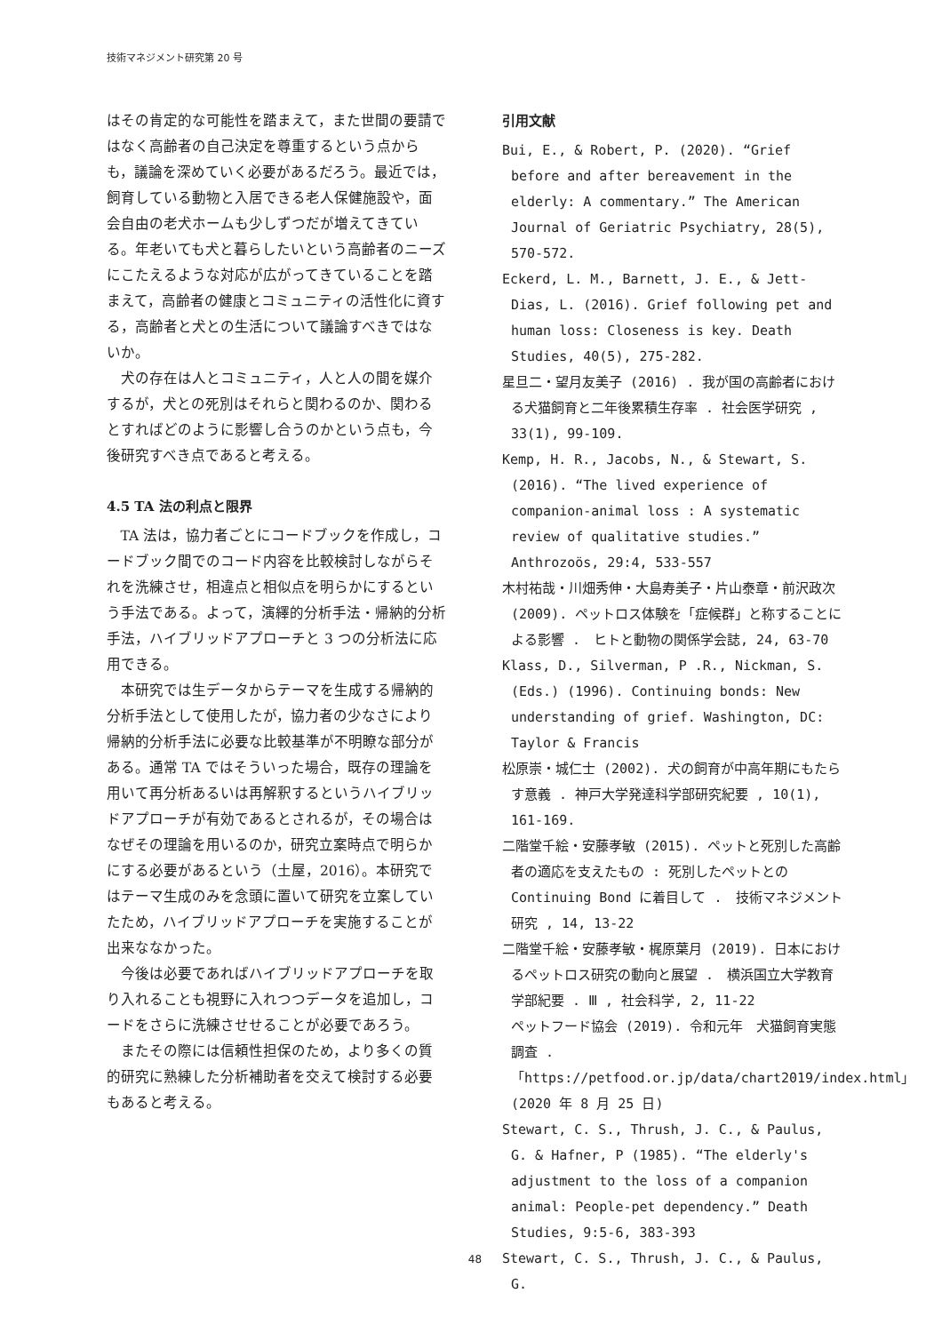技術マネジメント研究第 20 号
はその肯定的な可能性を踏まえて，また世間の要請ではなく高齢者の自己決定を尊重するという点からも，議論を深めていく必要があるだろう。最近では，飼育している動物と入居できる老人保健施設や，面会自由の老犬ホームも少しずつだが増えてきている。年老いても犬と暮らしたいという高齢者のニーズにこたえるような対応が広がってきていることを踏まえて，高齢者の健康とコミュニティの活性化に資する，高齢者と犬との生活について議論すべきではないか。
犬の存在は人とコミュニティ，人と人の間を媒介するが，犬との死別はそれらと関わるのか、関わるとすればどのように影響し合うのかという点も，今後研究すべき点であると考える。
4.5 TA 法の利点と限界
TA 法は，協力者ごとにコードブックを作成し，コードブック間でのコード内容を比較検討しながらそれを洗練させ，相違点と相似点を明らかにするという手法である。よって，演繹的分析手法・帰納的分析手法，ハイブリッドアプローチと 3 つの分析法に応用できる。
本研究では生データからテーマを生成する帰納的分析手法として使用したが，協力者の少なさにより帰納的分析手法に必要な比較基準が不明瞭な部分がある。通常 TA ではそういった場合，既存の理論を用いて再分析あるいは再解釈するというハイブリッドアプローチが有効であるとされるが，その場合はなぜその理論を用いるのか，研究立案時点で明らかにする必要があるという（土屋，2016）。本研究ではテーマ生成のみを念頭に置いて研究を立案していたため，ハイブリッドアプローチを実施することが出来ななかった。
今後は必要であればハイブリッドアプローチを取り入れることも視野に入れつつデータを追加し，コードをさらに洗練させせることが必要であろう。
またその際には信頼性担保のため，より多くの質的研究に熟練した分析補助者を交えて検討する必要もあると考える。
引用文献
Bui, E., & Robert, P. (2020). “Grief before and after bereavement in the elderly: A commentary.” The American Journal of Geriatric Psychiatry, 28(5), 570-572.
Eckerd, L. M., Barnett, J. E., & Jett-Dias, L. (2016). Grief following pet and human loss: Closeness is key. Death Studies, 40(5), 275-282.
星旦二・望月友美子 (2016) . 我が国の高齢者における犬猫飼育と二年後累積生存率 . 社会医学研究 , 33(1), 99-109.
Kemp, H. R., Jacobs, N., & Stewart, S. (2016). “The lived experience of companion-animal loss : A systematic review of qualitative studies.” Anthrozoös, 29:4, 533-557
木村祐哉・川畑秀伸・大島寿美子・片山泰章・前沢政次 (2009). ペットロス体験を「症候群」と称することによる影響 .　ヒトと動物の関係学会誌, 24, 63-70
Klass, D., Silverman, P .R., Nickman, S. (Eds.) (1996). Continuing bonds: New understanding of grief. Washington, DC: Taylor & Francis
松原崇・城仁士 (2002). 犬の飼育が中高年期にもたらす意義 . 神戸大学発達科学部研究紀要 , 10(1), 161-169.
二階堂千絵・安藤孝敏 (2015). ペットと死別した高齢者の適応を支えたもの : 死別したペットとの Continuing Bond に着目して .　技術マネジメント研究 , 14, 13-22
二階堂千絵・安藤孝敏・梶原葉月 (2019). 日本におけるペットロス研究の動向と展望 .　横浜国立大学教育学部紀要 . Ⅲ , 社会科学, 2, 11-22
ペットフード協会 (2019). 令和元年　犬猫飼育実態調査 .「https://petfood.or.jp/data/chart2019/index.html」(2020 年 8 月 25 日)
Stewart, C. S., Thrush, J. C., & Paulus, G. & Hafner, P (1985). “The elderly's adjustment to the loss of a companion animal: People-pet dependency.” Death Studies, 9:5-6, 383-393
Stewart, C. S., Thrush, J. C., & Paulus, G.
48